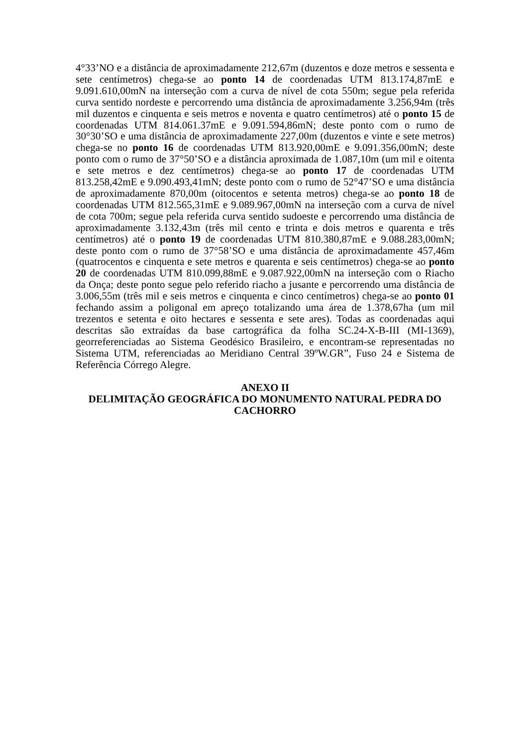4°33’NO e a distância de aproximadamente 212,67m (duzentos e doze metros e sessenta e sete centímetros) chega-se ao ponto 14 de coordenadas UTM 813.174,87mE e 9.091.610,00mN na interseção com a curva de nível de cota 550m; segue pela referida curva sentido nordeste e percorrendo uma distância de aproximadamente 3.256,94m (três mil duzentos e cinquenta e seis metros e noventa e quatro centímetros) até o ponto 15 de coordenadas UTM 814.061.37mE e 9.091.594,86mN; deste ponto com o rumo de 30°30’SO e uma distância de aproximadamente 227,00m (duzentos e vinte e sete metros) chega-se no ponto 16 de coordenadas UTM 813.920,00mE e 9.091.356,00mN; deste ponto com o rumo de 37°50’SO e a distância aproximada de 1.087,10m (um mil e oitenta e sete metros e dez centímetros) chega-se ao ponto 17 de coordenadas UTM 813.258,42mE e 9.090.493,41mN; deste ponto com o rumo de 52°47’SO e uma distância de aproximadamente 870,00m (oitocentos e setenta metros) chega-se ao ponto 18 de coordenadas UTM 812.565,31mE e 9.089.967,00mN na interseção com a curva de nível de cota 700m; segue pela referida curva sentido sudoeste e percorrendo uma distância de aproximadamente 3.132,43m (três mil cento e trinta e dois metros e quarenta e três centímetros) até o ponto 19 de coordenadas UTM 810.380,87mE e 9.088.283,00mN; deste ponto com o rumo de 37°58’SO e uma distância de aproximadamente 457,46m (quatrocentos e cinquenta e sete metros e quarenta e seis centímetros) chega-se ao ponto 20 de coordenadas UTM 810.099,88mE e 9.087.922,00mN na interseção com o Riacho da Onça; deste ponto segue pelo referido riacho a jusante e percorrendo uma distância de 3.006,55m (três mil e seis metros e cinquenta e cinco centímetros) chega-se ao ponto 01 fechando assim a poligonal em apreço totalizando uma área de 1.378,67ha (um mil trezentos e setenta e oito hectares e sessenta e sete ares). Todas as coordenadas aqui descritas são extraídas da base cartográfica da folha SC.24-X-B-III (MI-1369), georreferenciadas ao Sistema Geodésico Brasileiro, e encontram-se representadas no Sistema UTM, referenciadas ao Meridiano Central 39ºW.GR”, Fuso 24 e Sistema de Referência Córrego Alegre.
ANEXO II
DELIMITAÇÃO GEOGRÁFICA DO MONUMENTO NATURAL PEDRA DO CACHORRO